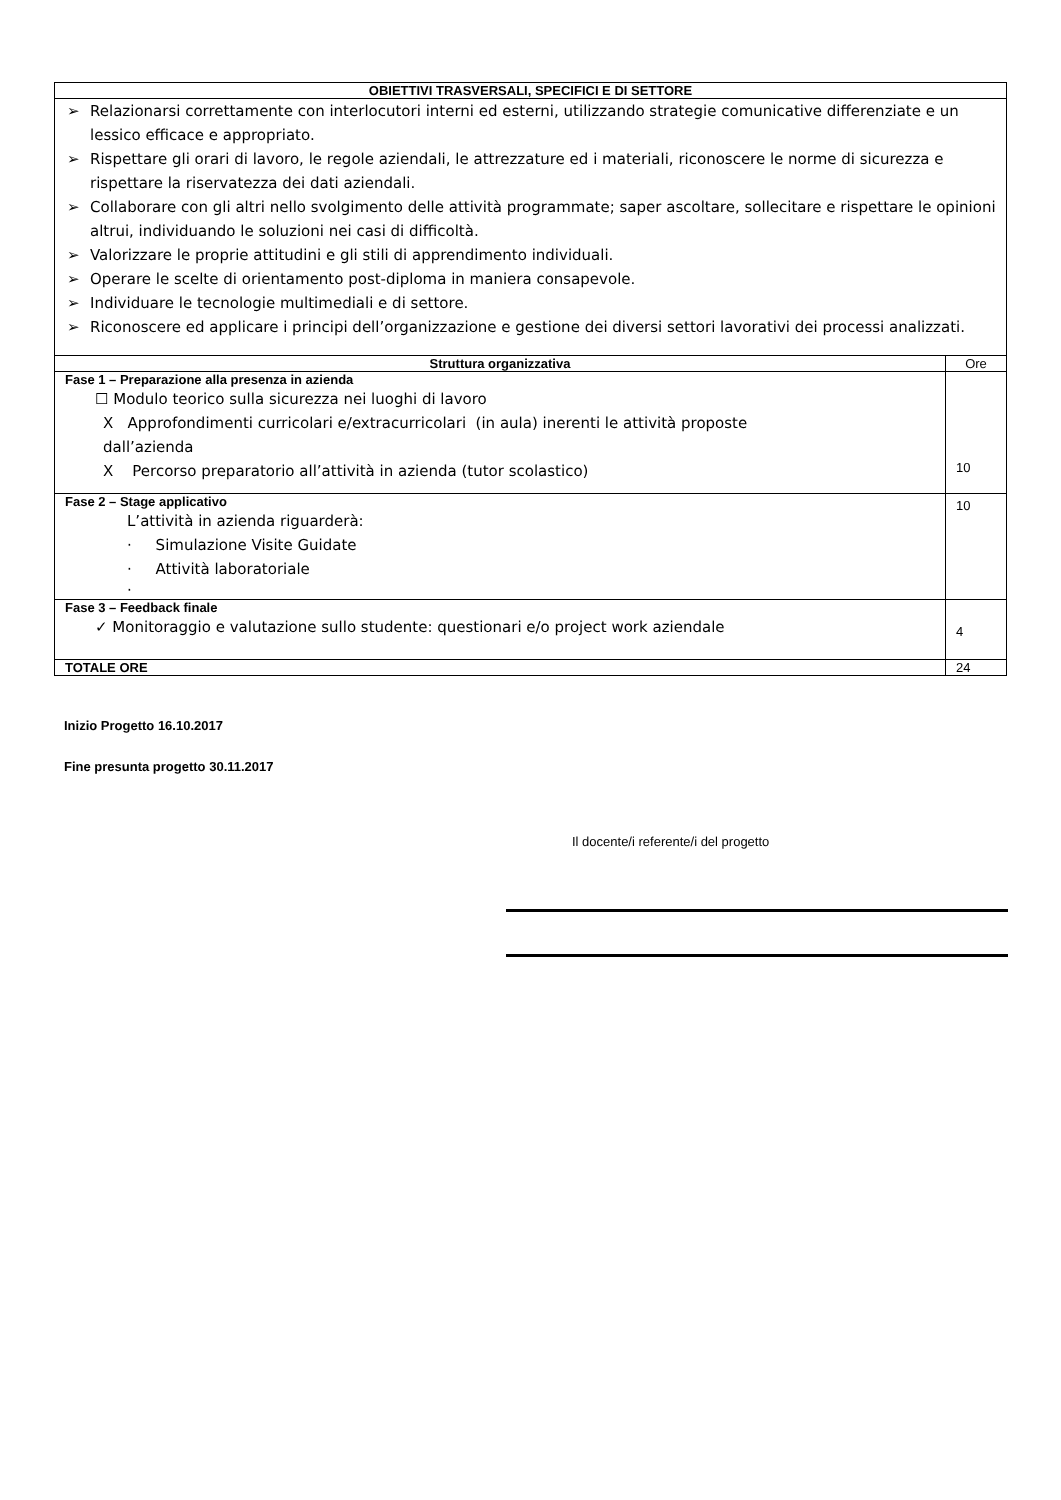| OBIETTIVI TRASVERSALI, SPECIFICI E DI SETTORE | |
| --- | --- |
| ➢ Relazionarsi correttamente con interlocutori interni ed esterni, utilizzando strategie comunicative differenziate e un lessico efficace e appropriato. ➢ Rispettare gli orari di lavoro, le regole aziendali, le attrezzature ed i materiali, riconoscere le norme di sicurezza e rispettare la riservatezza dei dati aziendali. ➢ Collaborare con gli altri nello svolgimento delle attività programmate; saper ascoltare, sollecitare e rispettare le opinioni altrui, individuando le soluzioni nei casi di difficoltà. ➢ Valorizzare le proprie attitudini e gli stili di apprendimento individuali. ➢ Operare le scelte di orientamento post-diploma in maniera consapevole. ➢ Individuare le tecnologie multimediali e di settore. ➢ Riconoscere ed applicare i principi dell’organizzazione e gestione dei diversi settori lavorativi dei processi analizzati. | |
| Struttura organizzativa | Ore |
| Fase 1 – Preparazione alla presenza in azienda ☐ Modulo teorico sulla sicurezza nei luoghi di lavoro X Approfondimenti curricolari e/extracurricolari (in aula) inerenti le attività proposte dall’azienda X Percorso preparatorio all’attività in azienda (tutor scolastico) | 10 |
| Fase 2 – Stage applicativo L’attività in azienda riguarderà: · Simulazione Visite Guidate · Attività laboratoriale · | 10 |
| Fase 3 – Feedback finale ✓ Monitoraggio e valutazione sullo studente: questionari e/o project work aziendale | 4 |
| TOTALE ORE | 24 |
Inizio Progetto 16.10.2017
Fine presunta progetto 30.11.2017
Il docente/i referente/i del progetto